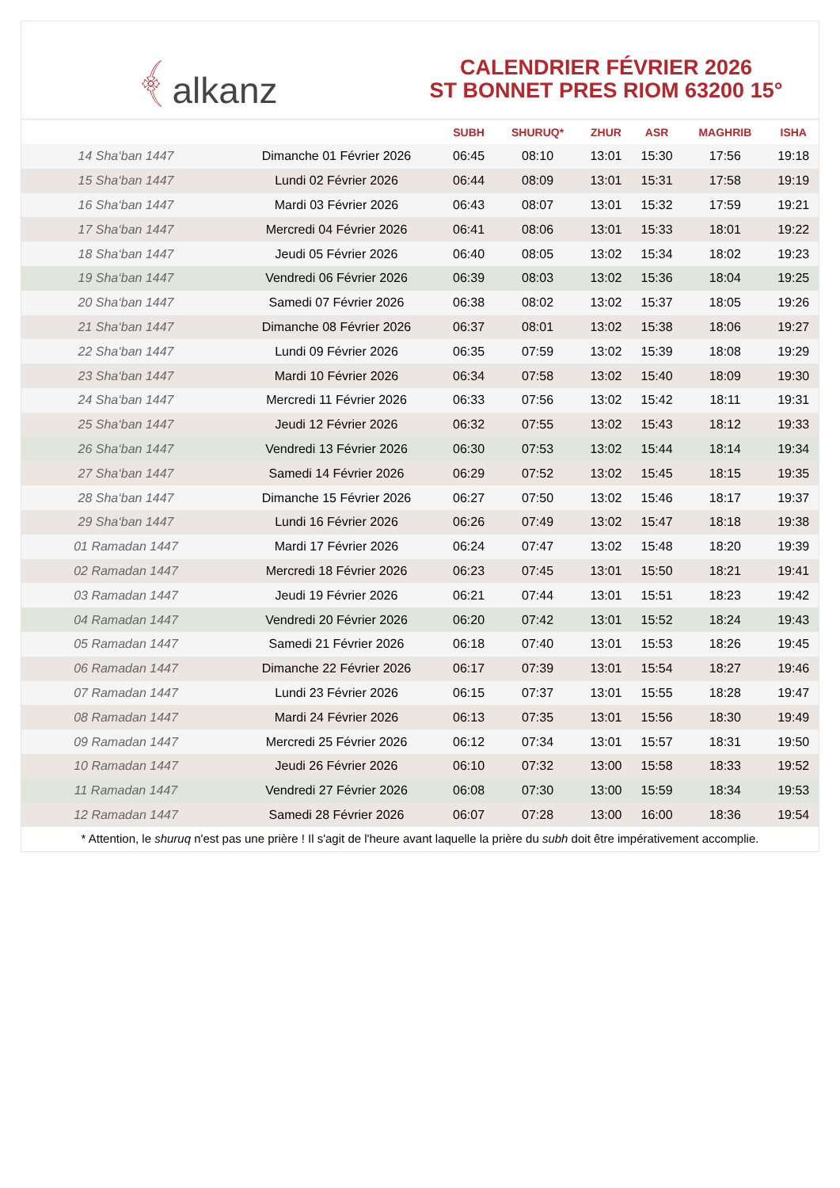﴾ alkanz
CALENDRIER FÉVRIER 2026
ST BONNET PRES RIOM 63200 15°
| | | SUBH | SHURUQ* | ZHUR | ASR | MAGHRIB | ISHA |
| --- | --- | --- | --- | --- | --- | --- | --- |
| 14 Sha‘ban 1447 | Dimanche 01 Février 2026 | 06:45 | 08:10 | 13:01 | 15:30 | 17:56 | 19:18 |
| 15 Sha‘ban 1447 | Lundi 02 Février 2026 | 06:44 | 08:09 | 13:01 | 15:31 | 17:58 | 19:19 |
| 16 Sha‘ban 1447 | Mardi 03 Février 2026 | 06:43 | 08:07 | 13:01 | 15:32 | 17:59 | 19:21 |
| 17 Sha‘ban 1447 | Mercredi 04 Février 2026 | 06:41 | 08:06 | 13:01 | 15:33 | 18:01 | 19:22 |
| 18 Sha‘ban 1447 | Jeudi 05 Février 2026 | 06:40 | 08:05 | 13:02 | 15:34 | 18:02 | 19:23 |
| 19 Sha‘ban 1447 | Vendredi 06 Février 2026 | 06:39 | 08:03 | 13:02 | 15:36 | 18:04 | 19:25 |
| 20 Sha‘ban 1447 | Samedi 07 Février 2026 | 06:38 | 08:02 | 13:02 | 15:37 | 18:05 | 19:26 |
| 21 Sha‘ban 1447 | Dimanche 08 Février 2026 | 06:37 | 08:01 | 13:02 | 15:38 | 18:06 | 19:27 |
| 22 Sha‘ban 1447 | Lundi 09 Février 2026 | 06:35 | 07:59 | 13:02 | 15:39 | 18:08 | 19:29 |
| 23 Sha‘ban 1447 | Mardi 10 Février 2026 | 06:34 | 07:58 | 13:02 | 15:40 | 18:09 | 19:30 |
| 24 Sha‘ban 1447 | Mercredi 11 Février 2026 | 06:33 | 07:56 | 13:02 | 15:42 | 18:11 | 19:31 |
| 25 Sha‘ban 1447 | Jeudi 12 Février 2026 | 06:32 | 07:55 | 13:02 | 15:43 | 18:12 | 19:33 |
| 26 Sha‘ban 1447 | Vendredi 13 Février 2026 | 06:30 | 07:53 | 13:02 | 15:44 | 18:14 | 19:34 |
| 27 Sha‘ban 1447 | Samedi 14 Février 2026 | 06:29 | 07:52 | 13:02 | 15:45 | 18:15 | 19:35 |
| 28 Sha‘ban 1447 | Dimanche 15 Février 2026 | 06:27 | 07:50 | 13:02 | 15:46 | 18:17 | 19:37 |
| 29 Sha‘ban 1447 | Lundi 16 Février 2026 | 06:26 | 07:49 | 13:02 | 15:47 | 18:18 | 19:38 |
| 01 Ramadan 1447 | Mardi 17 Février 2026 | 06:24 | 07:47 | 13:02 | 15:48 | 18:20 | 19:39 |
| 02 Ramadan 1447 | Mercredi 18 Février 2026 | 06:23 | 07:45 | 13:01 | 15:50 | 18:21 | 19:41 |
| 03 Ramadan 1447 | Jeudi 19 Février 2026 | 06:21 | 07:44 | 13:01 | 15:51 | 18:23 | 19:42 |
| 04 Ramadan 1447 | Vendredi 20 Février 2026 | 06:20 | 07:42 | 13:01 | 15:52 | 18:24 | 19:43 |
| 05 Ramadan 1447 | Samedi 21 Février 2026 | 06:18 | 07:40 | 13:01 | 15:53 | 18:26 | 19:45 |
| 06 Ramadan 1447 | Dimanche 22 Février 2026 | 06:17 | 07:39 | 13:01 | 15:54 | 18:27 | 19:46 |
| 07 Ramadan 1447 | Lundi 23 Février 2026 | 06:15 | 07:37 | 13:01 | 15:55 | 18:28 | 19:47 |
| 08 Ramadan 1447 | Mardi 24 Février 2026 | 06:13 | 07:35 | 13:01 | 15:56 | 18:30 | 19:49 |
| 09 Ramadan 1447 | Mercredi 25 Février 2026 | 06:12 | 07:34 | 13:01 | 15:57 | 18:31 | 19:50 |
| 10 Ramadan 1447 | Jeudi 26 Février 2026 | 06:10 | 07:32 | 13:00 | 15:58 | 18:33 | 19:52 |
| 11 Ramadan 1447 | Vendredi 27 Février 2026 | 06:08 | 07:30 | 13:00 | 15:59 | 18:34 | 19:53 |
| 12 Ramadan 1447 | Samedi 28 Février 2026 | 06:07 | 07:28 | 13:00 | 16:00 | 18:36 | 19:54 |
* Attention, le shuruq n'est pas une prière ! Il s'agit de l'heure avant laquelle la prière du subh doit être impérativement accomplie.